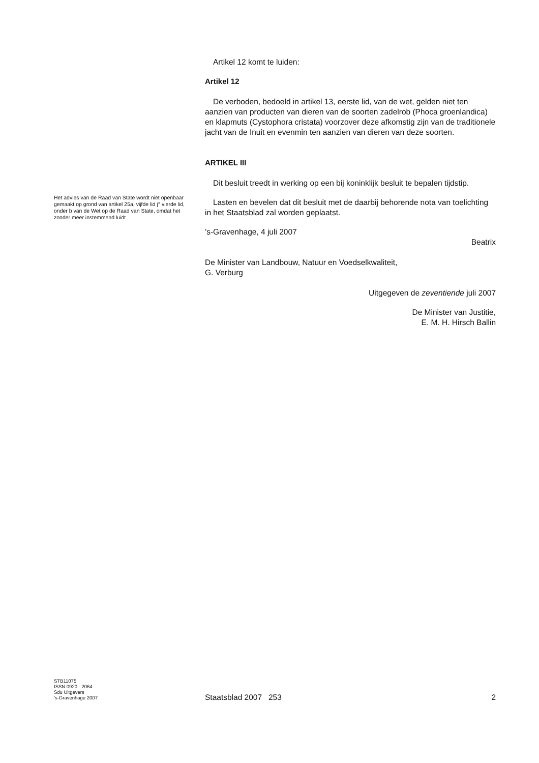Het advies van de Raad van State wordt niet openbaar gemaakt op grond van artikel 25a, vijfde lid j° vierde lid, onder b van de Wet op de Raad van State, omdat het zonder meer instemmend luidt.
Artikel 12 komt te luiden:
Artikel 12
De verboden, bedoeld in artikel 13, eerste lid, van de wet, gelden niet ten aanzien van producten van dieren van de soorten zadelrob (Phoca groenlandica) en klapmuts (Cystophora cristata) voorzover deze afkomstig zijn van de traditionele jacht van de Inuit en evenmin ten aanzien van dieren van deze soorten.
ARTIKEL III
Dit besluit treedt in werking op een bij koninklijk besluit te bepalen tijdstip.
Lasten en bevelen dat dit besluit met de daarbij behorende nota van toelichting in het Staatsblad zal worden geplaatst.
’s-Gravenhage, 4 juli 2007
Beatrix
De Minister van Landbouw, Natuur en Voedselkwaliteit,
G. Verburg
Uitgegeven de zeventiende juli 2007
De Minister van Justitie,
E. M. H. Hirsch Ballin
STB11075
ISSN 0920 - 2064
Sdu Uitgevers
’s-Gravenhage 2007
Staatsblad 2007 253 2